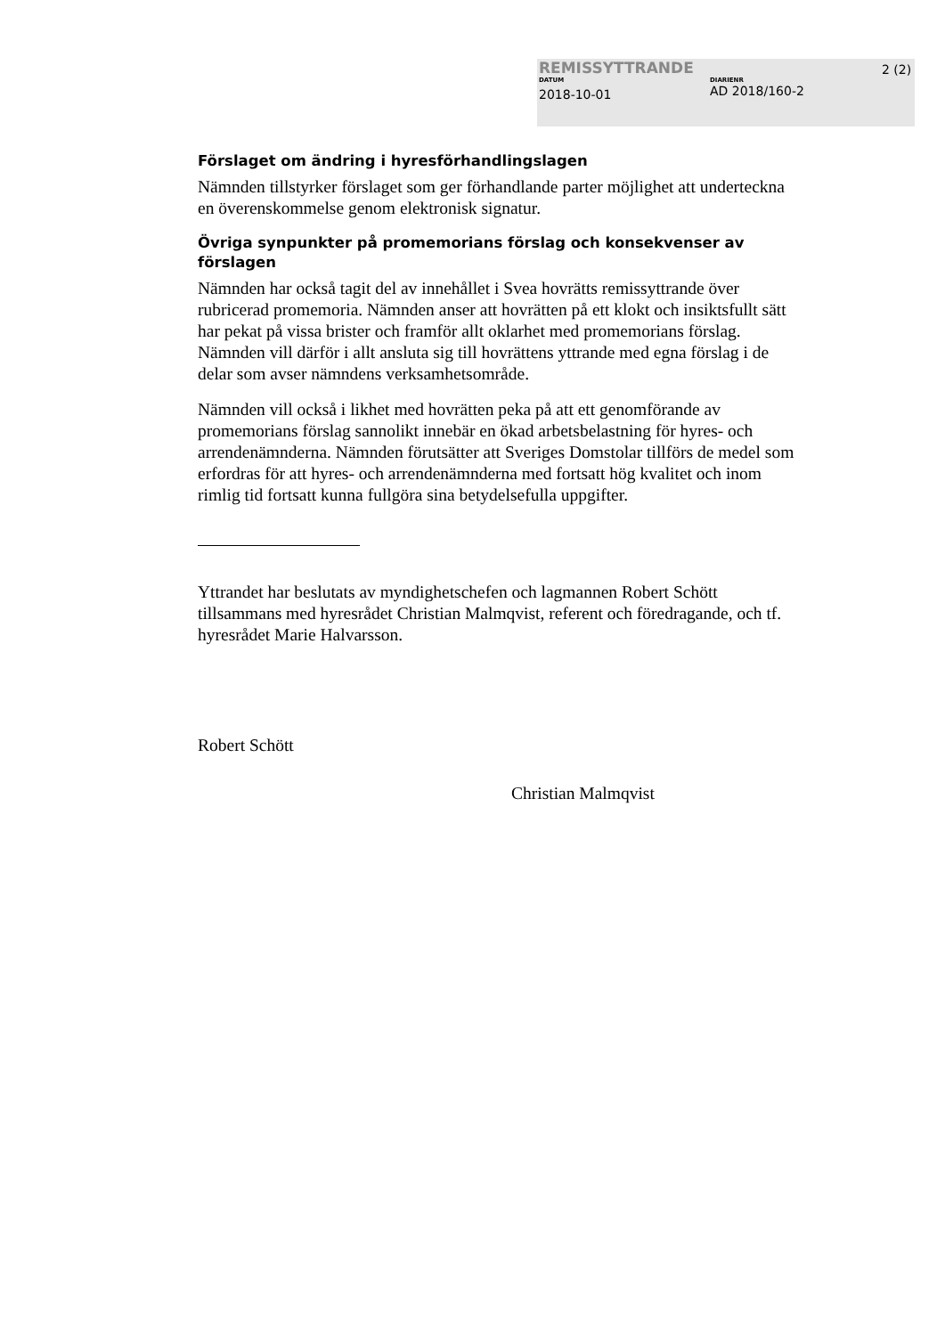REMISSYTTRANDE
DATUM
2018-10-01
DIARIENR
AD 2018/160-2
2 (2)
Förslaget om ändring i hyresförhandlingslagen
Nämnden tillstyrker förslaget som ger förhandlande parter möjlighet att underteckna en överenskommelse genom elektronisk signatur.
Övriga synpunkter på promemorians förslag och konsekvenser av förslagen
Nämnden har också tagit del av innehållet i Svea hovrätts remissyttrande över rubricerad promemoria. Nämnden anser att hovrätten på ett klokt och insikts­fullt sätt har pekat på vissa brister och framför allt oklarhet med promemorians förslag. Nämnden vill därför i allt ansluta sig till hovrättens yttrande med egna förslag i de delar som avser nämndens verksamhetsområde.
Nämnden vill också i likhet med hovrätten peka på att ett genomförande av promemorians förslag sannolikt innebär en ökad arbetsbelastning för hyres- och arrendenämnderna. Nämnden förutsätter att Sveriges Domstolar tillförs de medel som erfordras för att hyres- och arrendenämnderna med fortsatt hög kvalitet och inom rimlig tid fortsatt kunna fullgöra sina betydelsefulla uppgifter.
Yttrandet har beslutats av myndighetschefen och lagmannen Robert Schött tillsammans med hyresrådet Christian Malmqvist, referent och föredragande, och tf. hyresrådet Marie Halvarsson.
Robert Schött
Christian Malmqvist